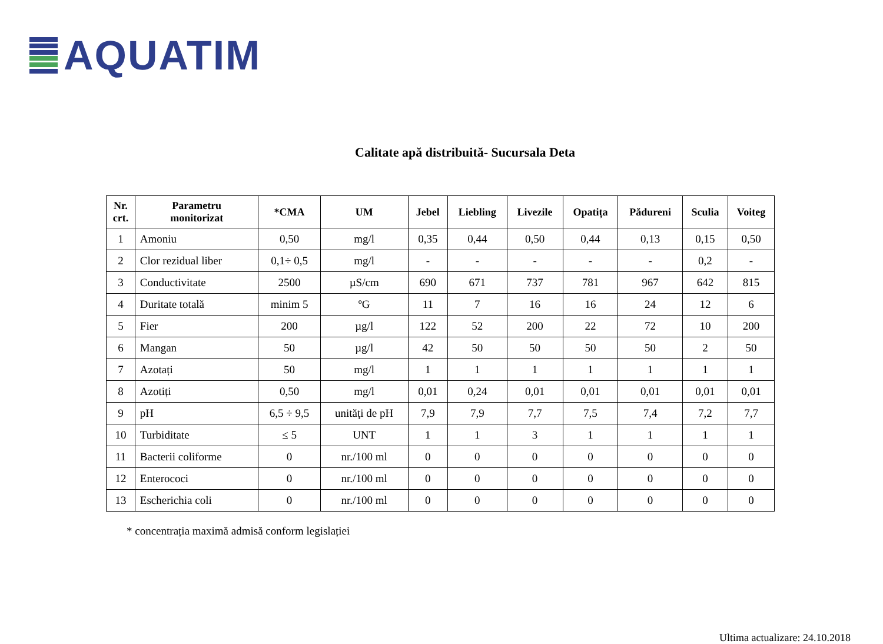AQUATIM
Calitate apă distribuită- Sucursala Deta
| Nr. crt. | Parametru monitorizat | *CMA | UM | Jebel | Liebling | Livezile | Opatița | Pădureni | Sculia | Voiteg |
| --- | --- | --- | --- | --- | --- | --- | --- | --- | --- | --- |
| 1 | Amoniu | 0,50 | mg/l | 0,35 | 0,44 | 0,50 | 0,44 | 0,13 | 0,15 | 0,50 |
| 2 | Clor rezidual liber | 0,1÷ 0,5 | mg/l | - | - | - | - | - | 0,2 | - |
| 3 | Conductivitate | 2500 | µS/cm | 690 | 671 | 737 | 781 | 967 | 642 | 815 |
| 4 | Duritate totală | minim 5 | ºG | 11 | 7 | 16 | 16 | 24 | 12 | 6 |
| 5 | Fier | 200 | µg/l | 122 | 52 | 200 | 22 | 72 | 10 | 200 |
| 6 | Mangan | 50 | µg/l | 42 | 50 | 50 | 50 | 50 | 2 | 50 |
| 7 | Azotați | 50 | mg/l | 1 | 1 | 1 | 1 | 1 | 1 | 1 |
| 8 | Azotiți | 0,50 | mg/l | 0,01 | 0,24 | 0,01 | 0,01 | 0,01 | 0,01 | 0,01 |
| 9 | pH | 6,5 ÷ 9,5 | unităţi de pH | 7,9 | 7,9 | 7,7 | 7,5 | 7,4 | 7,2 | 7,7 |
| 10 | Turbiditate | ≤ 5 | UNT | 1 | 1 | 3 | 1 | 1 | 1 | 1 |
| 11 | Bacterii coliforme | 0 | nr./100 ml | 0 | 0 | 0 | 0 | 0 | 0 | 0 |
| 12 | Enterococi | 0 | nr./100 ml | 0 | 0 | 0 | 0 | 0 | 0 | 0 |
| 13 | Escherichia coli | 0 | nr./100 ml | 0 | 0 | 0 | 0 | 0 | 0 | 0 |
* concentrația maximă admisă conform legislației
Ultima actualizare: 24.10.2018